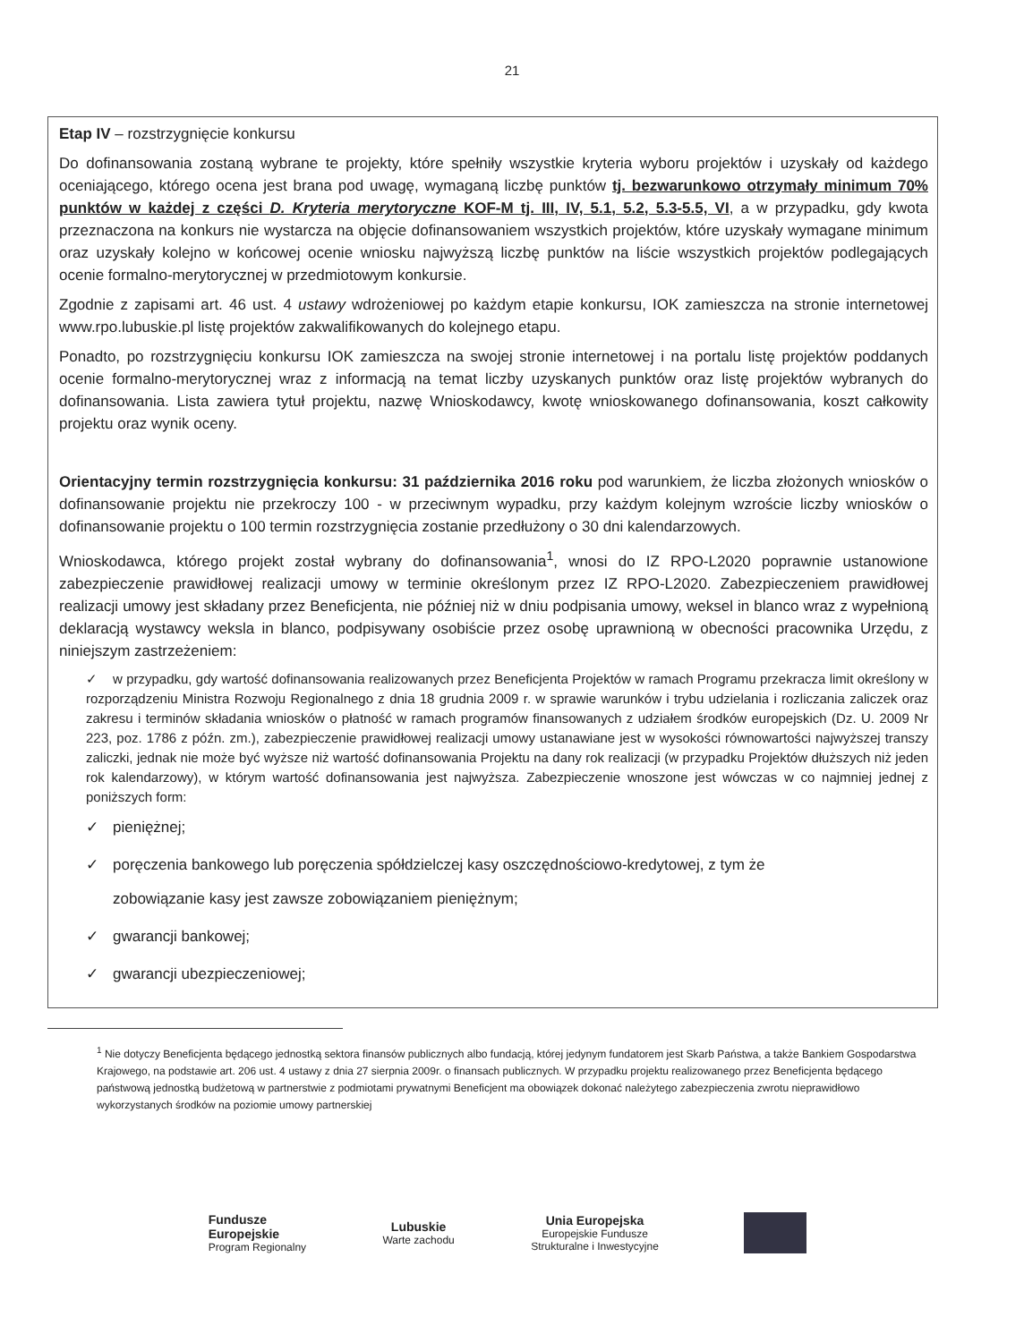21
Etap IV – rozstrzygnięcie konkursu
Do dofinansowania zostaną wybrane te projekty, które spełniły wszystkie kryteria wyboru projektów i uzyskały od każdego oceniającego, którego ocena jest brana pod uwagę, wymaganą liczbę punktów tj. bezwarunkowo otrzymały minimum 70% punktów w każdej z części D. Kryteria merytoryczne KOF-M tj. III, IV, 5.1, 5.2, 5.3-5.5, VI, a w przypadku, gdy kwota przeznaczona na konkurs nie wystarcza na objęcie dofinansowaniem wszystkich projektów, które uzyskały wymagane minimum oraz uzyskały kolejno w końcowej ocenie wniosku najwyższą liczbę punktów na liście wszystkich projektów podlegających ocenie formalno-merytorycznej w przedmiotowym konkursie.
Zgodnie z zapisami art. 46 ust. 4 ustawy wdrożeniowej po każdym etapie konkursu, IOK zamieszcza na stronie internetowej www.rpo.lubuskie.pl listę projektów zakwalifikowanych do kolejnego etapu.
Ponadto, po rozstrzygnięciu konkursu IOK zamieszcza na swojej stronie internetowej i na portalu listę projektów poddanych ocenie formalno-merytorycznej wraz z informacją na temat liczby uzyskanych punktów oraz listę projektów wybranych do dofinansowania. Lista zawiera tytuł projektu, nazwę Wnioskodawcy, kwotę wnioskowanego dofinansowania, koszt całkowity projektu oraz wynik oceny.
Orientacyjny termin rozstrzygnięcia konkursu: 31 października 2016 roku pod warunkiem, że liczba złożonych wniosków o dofinansowanie projektu nie przekroczy 100 - w przeciwnym wypadku, przy każdym kolejnym wzroście liczby wniosków o dofinansowanie projektu o 100 termin rozstrzygnięcia zostanie przedłużony o 30 dni kalendarzowych.
Wnioskodawca, którego projekt został wybrany do dofinansowania<sup>1</sup>, wnosi do IZ RPO-L2020 poprawnie ustanowione zabezpieczenie prawidłowej realizacji umowy w terminie określonym przez IZ RPO-L2020. Zabezpieczeniem prawidłowej realizacji umowy jest składany przez Beneficjenta, nie później niż w dniu podpisania umowy, weksel in blanco wraz z wypełnioną deklaracją wystawcy weksla in blanco, podpisywany osobiście przez osobę uprawnioną w obecności pracownika Urzędu, z niniejszym zastrzeżeniem:
✓ w przypadku, gdy wartość dofinansowania realizowanych przez Beneficjenta Projektów w ramach Programu przekracza limit określony w rozporządzeniu Ministra Rozwoju Regionalnego z dnia 18 grudnia 2009 r. w sprawie warunków i trybu udzielania i rozliczania zaliczek oraz zakresu i terminów składania wniosków o płatność w ramach programów finansowanych z udziałem środków europejskich (Dz. U. 2009 Nr 223, poz. 1786 z późn. zm.), zabezpieczenie prawidłowej realizacji umowy ustanawiane jest w wysokości równowartości najwyższej transzy zaliczki, jednak nie może być wyższe niż wartość dofinansowania Projektu na dany rok realizacji (w przypadku Projektów dłuższych niż jeden rok kalendarzowy), w którym wartość dofinansowania jest najwyższa. Zabezpieczenie wnoszone jest wówczas w co najmniej jednej z poniższych form:
✓ pieniężnej;
✓ poręczenia bankowego lub poręczenia spółdzielczej kasy oszczędnościowo-kredytowej, z tym że
zobowiązanie kasy jest zawsze zobowiązaniem pieniężnym;
✓ gwarancji bankowej;
✓ gwarancji ubezpieczeniowej;
<sup>1</sup> Nie dotyczy Beneficjenta będącego jednostką sektora finansów publicznych albo fundacją, której jedynym fundatorem jest Skarb Państwa, a także Bankiem Gospodarstwa Krajowego, na podstawie art. 206 ust. 4 ustawy z dnia 27 sierpnia 2009r. o finansach publicznych. W przypadku projektu realizowanego przez Beneficjenta będącego państwową jednostką budżetową w partnerstwie z podmiotami prywatnymi Beneficjent ma obowiązek dokonać należytego zabezpieczenia zwrotu nieprawidłowo wykorzystanych środków na poziomie umowy partnerskiej
Fundusze
Europejskie
Program Regionalny
Lubuskie
Warte zachodu
Unia Europejska
Europejskie Fundusze
Strukturalne i Inwestycyjne